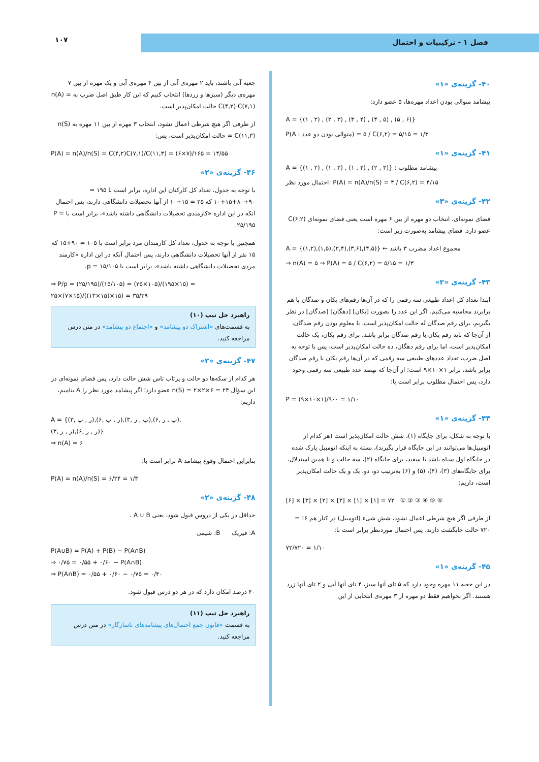فصل ۱ - ترکیبیات و احتمال
۱۰۷
۴۰- گزینه‌ی «۱»
پیشامد متوالی بودن اعداد مهره‌ها، ۵ عضو دارد:
A = {(۱ , ۲) , (۲ , ۳) , (۳ , ۴) , (۴ , ۵) , (۵ , ۶)}
P(A : متوالی بودن دو عدد) = ۵ / C(۶,۲) = ۵/۱۵ = ۱/۳
۴۱- گزینه‌ی «۱»
A = {(۱ , ۲) , (۱ , ۳) , (۱ , ۴) , (۲ , ۳)} : پیشامد مطلوب
احتمال مورد نظر: P(A) = n(A)/n(S) = ۴ / C(۶,۲) = ۴/۱۵
۴۲- گزینه‌ی «۳»
فضای نمونه‌ای، انتخاب دو مهره از بین ۶ مهره است یعنی فضای نمونه‌ای C(۶,۲) عضو دارد. فضای پیشامد به‌صورت زیر است:
A = {(۱,۲),(۱,۵),(۲,۴),(۳,۶),(۴,۵)} ← مجموع اعداد مضرب ۳ باشد
⇒ n(A) = ۵ ⇒ P(A) = ۵ / C(۶,۲) = ۵/۱۵ = ۱/۳
۴۳- گزینه‌ی «۲»
ابتدا تعداد کل اعداد طبیعی سه رقمی را که در آن‌ها رقم‌های یکان و صدگان با هم برابرند محاسبه می‌کنیم. اگر این عدد را بصورت [یکان] [دهگان] [صدگان] در نظر بگیریم، برای رقم صدگان نُه حالت امکان‌پذیر است. با معلوم بودن رقم صدگان، از آن‌جا که باید رقم یکان با رقم صدگان برابر باشد، برای رقم یکان، یک حالت امکان‌پذیر است، اما برای رقم دهگان، ده حالت امکان‌پذیر است، پس با توجه به اصل ضرب، تعداد عددهای طبیعی سه رقمی که در آن‌ها رقم یکان با رقم صدگان برابر باشد، برابر ۱×۱۰×۹ است؛ از آن‌جا که نهصد عدد طبیعی سه رقمی وجود دارد، پس احتمال مطلوب برابر است با:
P = (۹×۱۰×۱)/۹۰۰ = ۱/۱۰
۴۴- گزینه‌ی «۱»
با توجه به شکل، برای جایگاه (۱)، شش حالت امکان‌پذیر است (هر کدام از اتومبیل‌ها می‌توانند در این جایگاه قرار بگیرند)، بسته به اینکه اتومبیل پارک شده در جایگاه اول سیاه باشد یا سفید، برای جایگاه (۲)، سه حالت و با همین استدلال، برای جایگاه‌های (۳)، (۴)، (۵) و (۶) به‌ترتیب دو، دو، یک و یک حالت امکان‌پذیر است، داریم:
[۶] × [۳] × [۲] × [۲] × [۱] × [۱] = ۷۲ ① ② ③ ④ ⑤ ⑥
از طرفی اگر هیچ شرطی اعمال نشود، شش شیء (اتومبیل) در کنار هم ۶! = ۷۲۰ حالت جایگشت دارند، پس احتمال موردنظر برابر است با:
۷۲/۷۲۰ = ۱/۱۰
۴۵- گزینه‌ی «۱»
در این جعبه ۱۱ مهره وجود دارد که ۵ تای آنها سبز، ۴ تای آنها آبی و ۲ تای آنها زرد هستند. اگر بخواهیم فقط دو مهره از ۳ مهره‌ی انتخابی از این
جعبه آبی باشند، باید ۲ مهره‌ی آبی از بین ۴ مهره‌ی آبی و یک مهره از بین ۷ مهره‌ی دیگر (سبزها و زردها) انتخاب کنیم که این کار طبق اصل ضرب به n(A) = C(۴,۲)·C(۷,۱) حالت امکان‌پذیر است.
از طرفی اگر هیچ شرطی اعمال نشود، انتخاب ۳ مهره از بین ۱۱ مهره به n(S) = C(۱۱,۳) حالت امکان‌پذیر است، پس:
P(A) = n(A)/n(S) = C(۴,۲)C(۷,۱)/C(۱۱,۳) = (۶×۷)/۱۶۵ = ۱۴/۵۵
۴۶- گزینه‌ی «۲»
با توجه به جدول، تعداد کل کارکنان این اداره، برابر است با ۱۹۵ = ۹۰+۸۰+۱۵+۱۰ که ۲۵ = ۱۵+۱۰ از آنها تحصیلات دانشگاهی دارند، پس احتمال آنکه در این اداره «کارمندی تحصیلات دانشگاهی داشته باشد»، برابر است با P = ۲۵/۱۹۵.
همچنین با توجه به جدول، تعداد کل کارمندان مرد برابر است با ۱۰۵ = ۹۰+۱۵ که ۱۵ نفر از آنها تحصیلات دانشگاهی دارند، پس احتمال آنکه در این اداره «کارمند مردی تحصیلات دانشگاهی داشته باشد»، برابر است با p = ۱۵/۱۰۵.
⇒ P/p = (۲۵/۱۹۵)/(۱۵/۱۰۵) = (۲۵×۱۰۵)/(۱۹۵×۱۵) = ۲۵×(۷×۱۵)/((۱۳×۱۵)×۱۵) = ۳۵/۳۹
راهبرد حل تیپ (۱۰)
به قسمت‌های «اشتراک دو پیشامد» و «اجتماع دو پیشامد» در متن درس مراجعه کنید.
۴۷- گزینه‌ی «۳»
هر کدام از سکه‌ها دو حالت و پرتاب تاس شش حالت دارد، پس فضای نمونه‌ای در این سؤال n(S) = ۲×۲×۶ = ۲۴ عضو دارد؛ اگر پیشامد مورد نظر را A بنامیم، داریم:
A = {(ر , پ ,۳),(ر , پ ,۶),(پ , ر ,۳),(پ , ر ,۶),
(ر , ر ,۳),(ر , ر ,۶)}
⇒ n(A) = ۶
بنابراین احتمال وقوع پیشامد A برابر است با:
P(A) = n(A)/n(S) = ۶/۲۴ = ۱/۴
۴۸- گزینه‌ی «۲»
حداقل در یکی از دروس قبول شود، یعنی A ∪ B .
A: فیزیک B: شیمی
P(A∪B) = P(A) + P(B) − P(A∩B)
⇒ ۰/۷۵ = ۰/۵۵ + ۰/۶۰ − P(A∩B)
⇒ P(A∩B) = ۰/۵۵ + ۰/۶۰ − ۰/۷۵ = ۰/۴۰
۴۰ درصد امکان دارد که در هر دو درس قبول شود.
راهبرد حل تیپ (۱۱)
به قسمت «قانون جمع احتمال‌های پیشامدهای ناسازگار» در متن درس مراجعه کنید.